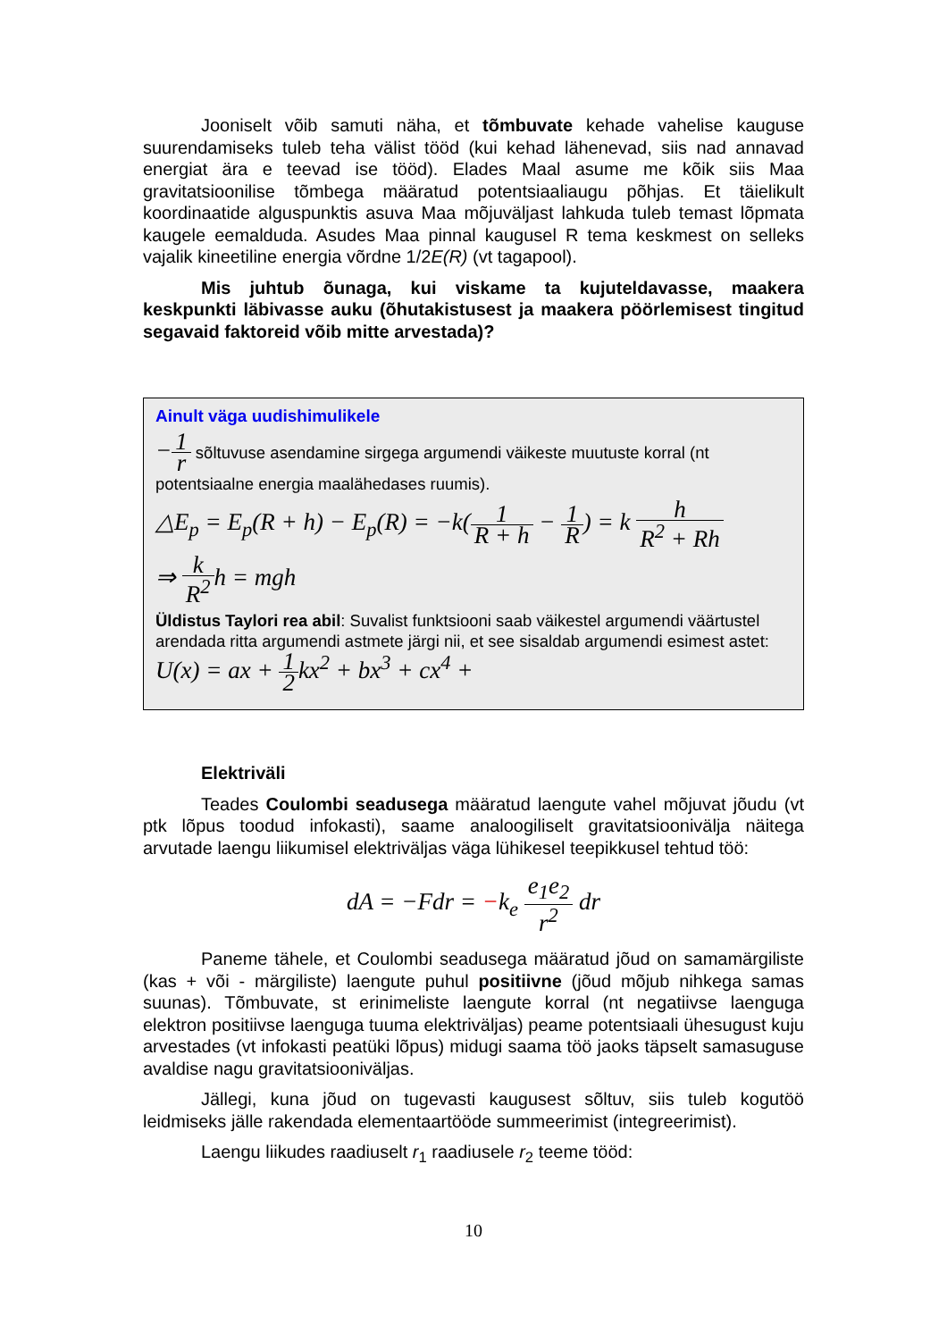Jooniselt võib samuti näha, et tõmbuvate kehade vahelise kauguse suurendamiseks tuleb teha välist tööd (kui kehad lähenevad, siis nad annavad energiat ära e teevad ise tööd). Elades Maal asume me kõik siis Maa gravitatsioonilise tõmbega määratud potentsiaaliaugu põhjas. Et täielikult koordinaatide alguspunktis asuva Maa mõjuväljast lahkuda tuleb temast lõpmata kaugele eemalduda. Asudes Maa pinnal kaugusel R tema keskmest on selleks vajalik kineetiline energia võrdne 1/2E(R) (vt tagapool).
Mis juhtub õunaga, kui viskame ta kujuteldavasse, maakera keskpunkti läbivasse auku (õhutakistusest ja maakera pöörlemisest tingitud segavaid faktoreid võib mitte arvestada)?
Ainult väga uudishimulikele
−1 r sõltuvuse asendamine sirgega argumendi väikeste muutuste korral (nt potentsiaalne energia maalähedases ruumis).
△E<sub>p</sub> = E<sub>p</sub>(R + h) − E<sub>p</sub>(R) = −k(1 R + h − 1 R) = k h R<sup>2</sup> + Rh
⇒ k R<sup>2</sup>h = mgh
Üldistus Taylori rea abil: Suvalist funktsiooni saab väikestel argumendi väärtustel arendada ritta argumendi astmete järgi nii, et see sisaldab argumendi esimest astet: U(x) = ax + 1 2kx<sup>2</sup> + bx<sup>3</sup> + cx<sup>4</sup> +
Elektriväli
Teades Coulombi seadusega määratud laengute vahel mõjuvat jõudu (vt ptk lõpus toodud infokasti), saame analoogiliselt gravitatsioonivälja näitega arvutade laengu liikumisel elektriväljas väga lühikesel teepikkusel tehtud töö:
dA = −Fdr = −k<sub>e</sub> e<sub>1</sub>e<sub>2</sub> r<sup>2</sup> dr
Paneme tähele, et Coulombi seadusega määratud jõud on samamärgiliste (kas + või - märgiliste) laengute puhul positiivne (jõud mõjub nihkega samas suunas). Tõmbuvate, st erinimeliste laengute korral (nt negatiivse laenguga elektron positiivse laenguga tuuma elektriväljas) peame potentsiaali ühesugust kuju arvestades (vt infokasti peatüki lõpus) midugi saama töö jaoks täpselt samasuguse avaldise nagu gravitatsiooniväljas.
Jällegi, kuna jõud on tugevasti kaugusest sõltuv, siis tuleb kogutöö leidmiseks jälle rakendada elementaartööde summeerimist (integreerimist).
Laengu liikudes raadiuselt r<sub>1</sub> raadiusele r<sub>2</sub> teeme tööd:
10